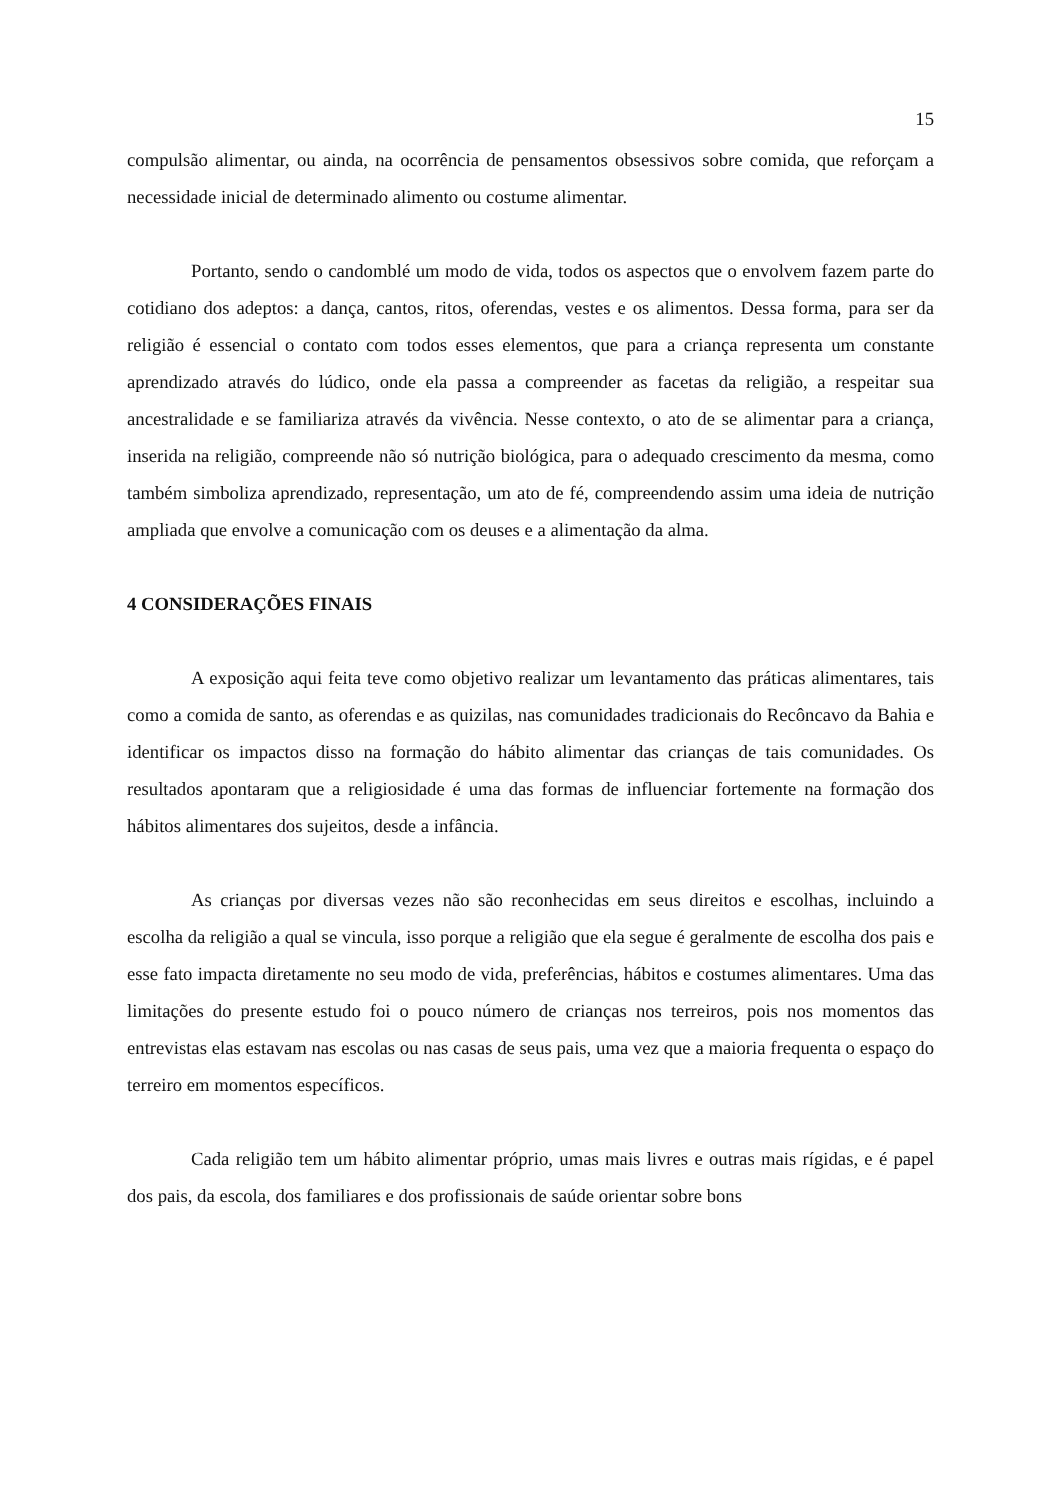15
compulsão alimentar, ou ainda, na ocorrência de pensamentos obsessivos sobre comida, que reforçam a necessidade inicial de determinado alimento ou costume alimentar.
Portanto, sendo o candomblé um modo de vida, todos os aspectos que o envolvem fazem parte do cotidiano dos adeptos: a dança, cantos, ritos, oferendas, vestes e os alimentos. Dessa forma, para ser da religião é essencial o contato com todos esses elementos, que para a criança representa um constante aprendizado através do lúdico, onde ela passa a compreender as facetas da religião, a respeitar sua ancestralidade e se familiariza através da vivência. Nesse contexto, o ato de se alimentar para a criança, inserida na religião, compreende não só nutrição biológica, para o adequado crescimento da mesma, como também simboliza aprendizado, representação, um ato de fé, compreendendo assim uma ideia de nutrição ampliada que envolve a comunicação com os deuses e a alimentação da alma.
4 CONSIDERAÇÕES FINAIS
A exposição aqui feita teve como objetivo realizar um levantamento das práticas alimentares, tais como a comida de santo, as oferendas e as quizilas, nas comunidades tradicionais do Recôncavo da Bahia e identificar os impactos disso na formação do hábito alimentar das crianças de tais comunidades. Os resultados apontaram que a religiosidade é uma das formas de influenciar fortemente na formação dos hábitos alimentares dos sujeitos, desde a infância.
As crianças por diversas vezes não são reconhecidas em seus direitos e escolhas, incluindo a escolha da religião a qual se vincula, isso porque a religião que ela segue é geralmente de escolha dos pais e esse fato impacta diretamente no seu modo de vida, preferências, hábitos e costumes alimentares. Uma das limitações do presente estudo foi o pouco número de crianças nos terreiros, pois nos momentos das entrevistas elas estavam nas escolas ou nas casas de seus pais, uma vez que a maioria frequenta o espaço do terreiro em momentos específicos.
Cada religião tem um hábito alimentar próprio, umas mais livres e outras mais rígidas, e é papel dos pais, da escola, dos familiares e dos profissionais de saúde orientar sobre bons